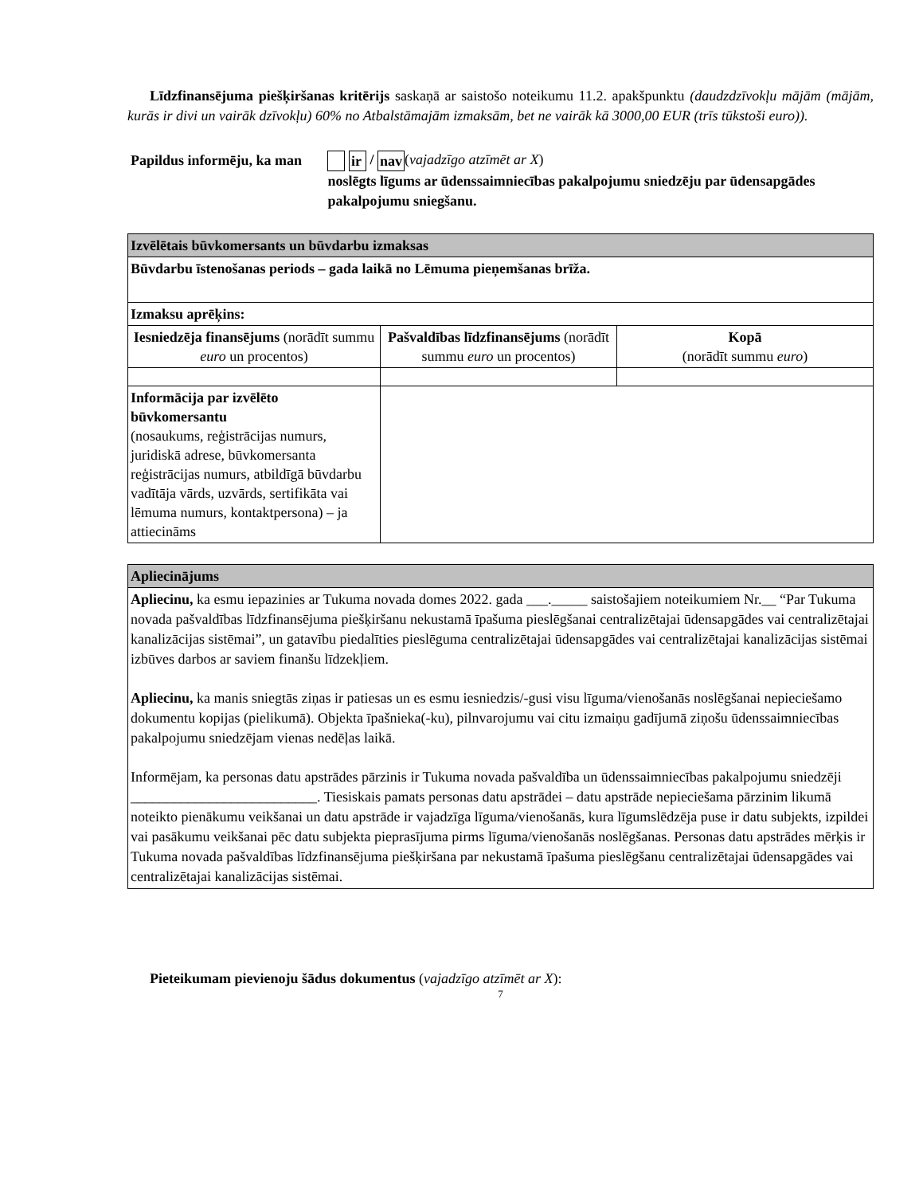Līdzfinansējuma piešķiršanas kritērijs saskaņā ar saistošo noteikumu 11.2. apakšpunktu (daudzdzīvokļu mājām (mājām, kurās ir divi un vairāk dzīvokļu) 60% no Atbalstāmajām izmaksām, bet ne vairāk kā 3000,00 EUR (trīs tūkstoši euro)).
Papildus informēju, ka man
ir / nav (vajadzīgo atzīmēt ar X)
noslēgts līgums ar ūdenssaimniecības pakalpojumu sniedzēju par ūdensapgādes pakalpojumu sniegšanu.
| Izvēlētais būvkomersants un būvdarbu izmaksas | | |
| Būvdarbu īstenošanas periods – gada laikā no Lēmuma pieņemšanas brīža. | | |
| Izmaksu aprēķins: | | |
| Iesniedzēja finansējums (norādīt summu euro un procentos) | Pašvaldības līdzfinansējums (norādīt summu euro un procentos) | Kopā (norādīt summu euro ) |
| Informācija par izvēlēto būvkomersantu (nosaukums, reģistrācijas numurs, juridiskā adrese, būvkomersanta reģistrācijas numurs, atbildīgā būvdarbu vadītāja vārds, uzvārds, sertifikāta vai lēmuma numurs, kontaktpersona) – ja attiecināms | | |
| Apliecinājums |
| Apliecinu, ka esmu iepazinies ar Tukuma novada domes 2022. gada ___._____ saistošajiem noteikumiem Nr.__ “Par Tukuma novada pašvaldības līdzfinansējuma piešķiršanu nekustamā īpašuma pieslēgšanai centralizētajai ūdensapgādes vai centralizētajai kanalizācijas sistēmai”, un gatavību piedalīties pieslēguma centralizētajai ūdensapgādes vai centralizētajai kanalizācijas sistēmai izbūves darbos ar saviem finanšu līdzekļiem. Apliecinu, ka manis sniegtās ziņas ir patiesas un es esmu iesniedzis/-gusi visu līguma/vienošanās noslēgšanai nepieciešamo dokumentu kopijas (pielikumā). Objekta īpašnieka(-ku), pilnvarojumu vai citu izmaiņu gadījumā ziņošu ūdenssaimniecības pakalpojumu sniedzējam vienas nedēļas laikā. Informējam, ka personas datu apstrādes pārzinis ir Tukuma novada pašvaldība un ūdenssaimniecības pakalpojumu sniedzēji __________________________. Tiesiskais pamats personas datu apstrādei – datu apstrāde nepieciešama pārzinim likumā noteikto pienākumu veikšanai un datu apstrāde ir vajadzīga līguma/vienošanās, kura līgumslēdzēja puse ir datu subjekts, izpildei vai pasākumu veikšanai pēc datu subjekta pieprasījuma pirms līguma/vienošanās noslēgšanas. Personas datu apstrādes mērķis ir Tukuma novada pašvaldības līdzfinansējuma piešķiršana par nekustamā īpašuma pieslēgšanu centralizētajai ūdensapgādes vai centralizētajai kanalizācijas sistēmai. |
Pieteikumam pievienoju šādus dokumentus (vajadzīgo atzīmēt ar X):
7